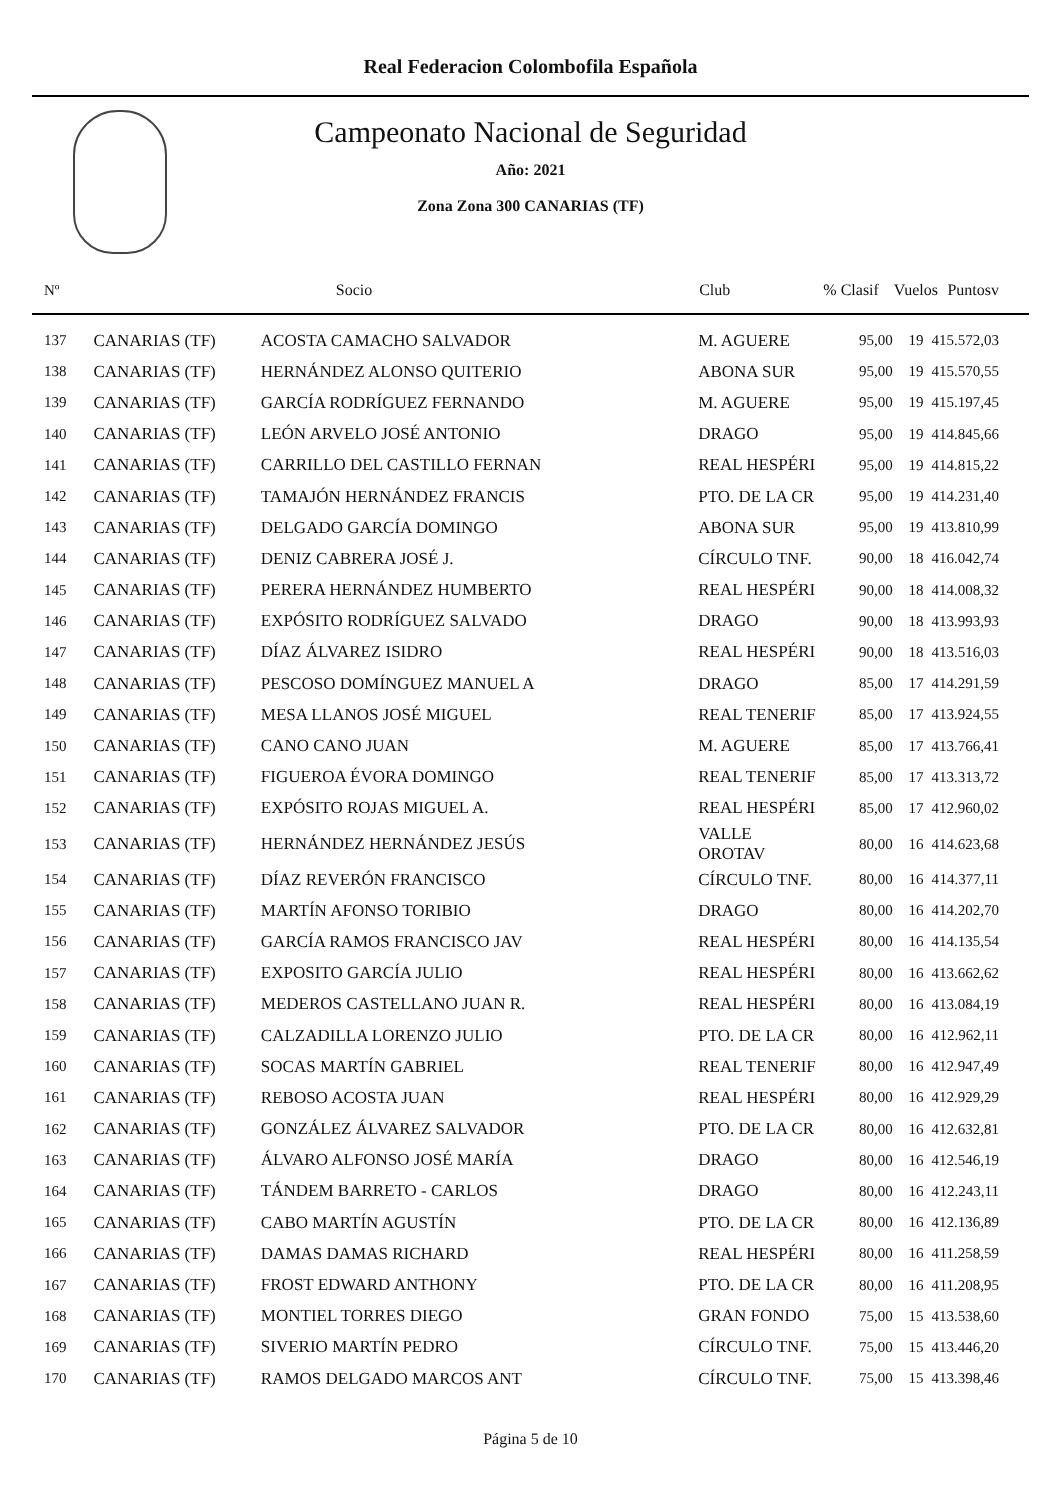Real Federacion Colombofila Española
Campeonato Nacional de Seguridad
Año: 2021
Zona Zona 300 CANARIAS (TF)
| Nº | | Socio | Club | % Clasif | Vuelos | | Puntosv |
| --- | --- | --- | --- | --- | --- | --- | --- |
| 137 | CANARIAS (TF) | ACOSTA CAMACHO SALVADOR | M. AGUERE | 95,00 | 19 | 4 | 15.572,03 |
| 138 | CANARIAS (TF) | HERNÁNDEZ ALONSO QUITERIO | ABONA SUR | 95,00 | 19 | 4 | 15.570,55 |
| 139 | CANARIAS (TF) | GARCÍA RODRÍGUEZ FERNANDO | M. AGUERE | 95,00 | 19 | 4 | 15.197,45 |
| 140 | CANARIAS (TF) | LEÓN ARVELO JOSÉ ANTONIO | DRAGO | 95,00 | 19 | 4 | 14.845,66 |
| 141 | CANARIAS (TF) | CARRILLO DEL CASTILLO FERNAN | REAL HESPÉRI | 95,00 | 19 | 4 | 14.815,22 |
| 142 | CANARIAS (TF) | TAMAJÓN HERNÁNDEZ FRANCIS | PTO. DE LA CR | 95,00 | 19 | 4 | 14.231,40 |
| 143 | CANARIAS (TF) | DELGADO GARCÍA DOMINGO | ABONA SUR | 95,00 | 19 | 4 | 13.810,99 |
| 144 | CANARIAS (TF) | DENIZ CABRERA JOSÉ J. | CÍRCULO TNF. | 90,00 | 18 | 4 | 16.042,74 |
| 145 | CANARIAS (TF) | PERERA HERNÁNDEZ HUMBERTO | REAL HESPÉRI | 90,00 | 18 | 4 | 14.008,32 |
| 146 | CANARIAS (TF) | EXPÓSITO RODRÍGUEZ SALVADO | DRAGO | 90,00 | 18 | 4 | 13.993,93 |
| 147 | CANARIAS (TF) | DÍAZ ÁLVAREZ ISIDRO | REAL HESPÉRI | 90,00 | 18 | 4 | 13.516,03 |
| 148 | CANARIAS (TF) | PESCOSO DOMÍNGUEZ MANUEL A | DRAGO | 85,00 | 17 | 4 | 14.291,59 |
| 149 | CANARIAS (TF) | MESA LLANOS JOSÉ MIGUEL | REAL TENERIF | 85,00 | 17 | 4 | 13.924,55 |
| 150 | CANARIAS (TF) | CANO CANO JUAN | M. AGUERE | 85,00 | 17 | 4 | 13.766,41 |
| 151 | CANARIAS (TF) | FIGUEROA ÉVORA DOMINGO | REAL TENERIF | 85,00 | 17 | 4 | 13.313,72 |
| 152 | CANARIAS (TF) | EXPÓSITO ROJAS MIGUEL A. | REAL HESPÉRI | 85,00 | 17 | 4 | 12.960,02 |
| 153 | CANARIAS (TF) | HERNÁNDEZ HERNÁNDEZ JESÚS | VALLE OROTAV | 80,00 | 16 | 4 | 14.623,68 |
| 154 | CANARIAS (TF) | DÍAZ REVERÓN FRANCISCO | CÍRCULO TNF. | 80,00 | 16 | 4 | 14.377,11 |
| 155 | CANARIAS (TF) | MARTÍN AFONSO TORIBIO | DRAGO | 80,00 | 16 | 4 | 14.202,70 |
| 156 | CANARIAS (TF) | GARCÍA RAMOS FRANCISCO JAV | REAL HESPÉRI | 80,00 | 16 | 4 | 14.135,54 |
| 157 | CANARIAS (TF) | EXPOSITO GARCÍA JULIO | REAL HESPÉRI | 80,00 | 16 | 4 | 13.662,62 |
| 158 | CANARIAS (TF) | MEDEROS CASTELLANO JUAN R. | REAL HESPÉRI | 80,00 | 16 | 4 | 13.084,19 |
| 159 | CANARIAS (TF) | CALZADILLA LORENZO JULIO | PTO. DE LA CR | 80,00 | 16 | 4 | 12.962,11 |
| 160 | CANARIAS (TF) | SOCAS MARTÍN GABRIEL | REAL TENERIF | 80,00 | 16 | 4 | 12.947,49 |
| 161 | CANARIAS (TF) | REBOSO ACOSTA JUAN | REAL HESPÉRI | 80,00 | 16 | 4 | 12.929,29 |
| 162 | CANARIAS (TF) | GONZÁLEZ ÁLVAREZ SALVADOR | PTO. DE LA CR | 80,00 | 16 | 4 | 12.632,81 |
| 163 | CANARIAS (TF) | ÁLVARO ALFONSO JOSÉ MARÍA | DRAGO | 80,00 | 16 | 4 | 12.546,19 |
| 164 | CANARIAS (TF) | TÁNDEM BARRETO - CARLOS | DRAGO | 80,00 | 16 | 4 | 12.243,11 |
| 165 | CANARIAS (TF) | CABO MARTÍN AGUSTÍN | PTO. DE LA CR | 80,00 | 16 | 4 | 12.136,89 |
| 166 | CANARIAS (TF) | DAMAS DAMAS RICHARD | REAL HESPÉRI | 80,00 | 16 | 4 | 11.258,59 |
| 167 | CANARIAS (TF) | FROST EDWARD ANTHONY | PTO. DE LA CR | 80,00 | 16 | 4 | 11.208,95 |
| 168 | CANARIAS (TF) | MONTIEL TORRES DIEGO | GRAN FONDO | 75,00 | 15 | 4 | 13.538,60 |
| 169 | CANARIAS (TF) | SIVERIO MARTÍN PEDRO | CÍRCULO TNF. | 75,00 | 15 | 4 | 13.446,20 |
| 170 | CANARIAS (TF) | RAMOS DELGADO MARCOS ANT | CÍRCULO TNF. | 75,00 | 15 | 4 | 13.398,46 |
Página 5 de 10